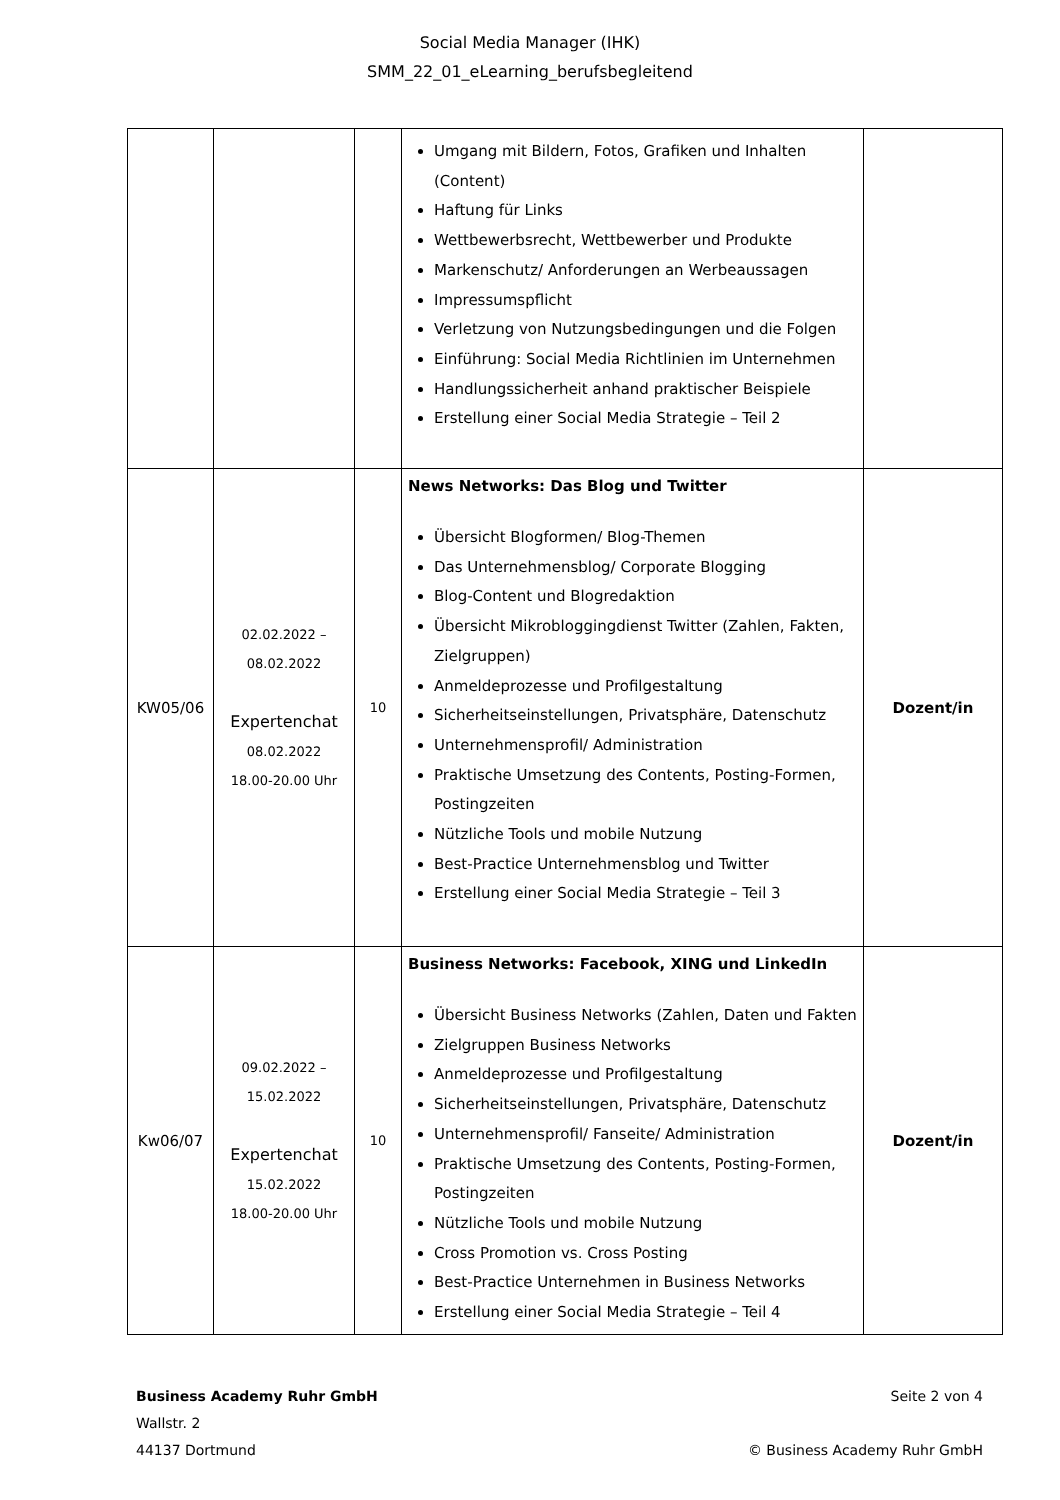Social Media Manager (IHK)
SMM_22_01_eLearning_berufsbegleitend
| | | | Umgang mit Bildern, Fotos, Grafiken und Inhalten (Content) Haftung für Links Wettbewerbsrecht, Wettbewerber und Produkte Markenschutz/ Anforderungen an Werbeaussagen Impressumspflicht Verletzung von Nutzungsbedingungen und die Folgen Einführung: Social Media Richtlinien im Unternehmen Handlungssicherheit anhand praktischer Beispiele Erstellung einer Social Media Strategie – Teil 2 | |
| KW05/06 | 02.02.2022 – 08.02.2022 Expertenchat 08.02.2022 18.00-20.00 Uhr | 10 | News Networks: Das Blog und Twitter Übersicht Blogformen/ Blog-Themen Das Unternehmensblog/ Corporate Blogging Blog-Content und Blogredaktion Übersicht Mikrobloggingdienst Twitter (Zahlen, Fakten, Zielgruppen) Anmeldeprozesse und Profilgestaltung Sicherheitseinstellungen, Privatsphäre, Datenschutz Unternehmensprofil/ Administration Praktische Umsetzung des Contents, Posting-Formen, Postingzeiten Nützliche Tools und mobile Nutzung Best-Practice Unternehmensblog und Twitter Erstellung einer Social Media Strategie – Teil 3 | Dozent/in |
| Kw06/07 | 09.02.2022 – 15.02.2022 Expertenchat 15.02.2022 18.00-20.00 Uhr | 10 | Business Networks: Facebook, XING und LinkedIn Übersicht Business Networks (Zahlen, Daten und Fakten Zielgruppen Business Networks Anmeldeprozesse und Profilgestaltung Sicherheitseinstellungen, Privatsphäre, Datenschutz Unternehmensprofil/ Fanseite/ Administration Praktische Umsetzung des Contents, Posting-Formen, Postingzeiten Nützliche Tools und mobile Nutzung Cross Promotion vs. Cross Posting Best-Practice Unternehmen in Business Networks Erstellung einer Social Media Strategie – Teil 4 | Dozent/in |
Business Academy Ruhr GmbH
Wallstr. 2
44137 Dortmund
Seite 2 von 4
© Business Academy Ruhr GmbH